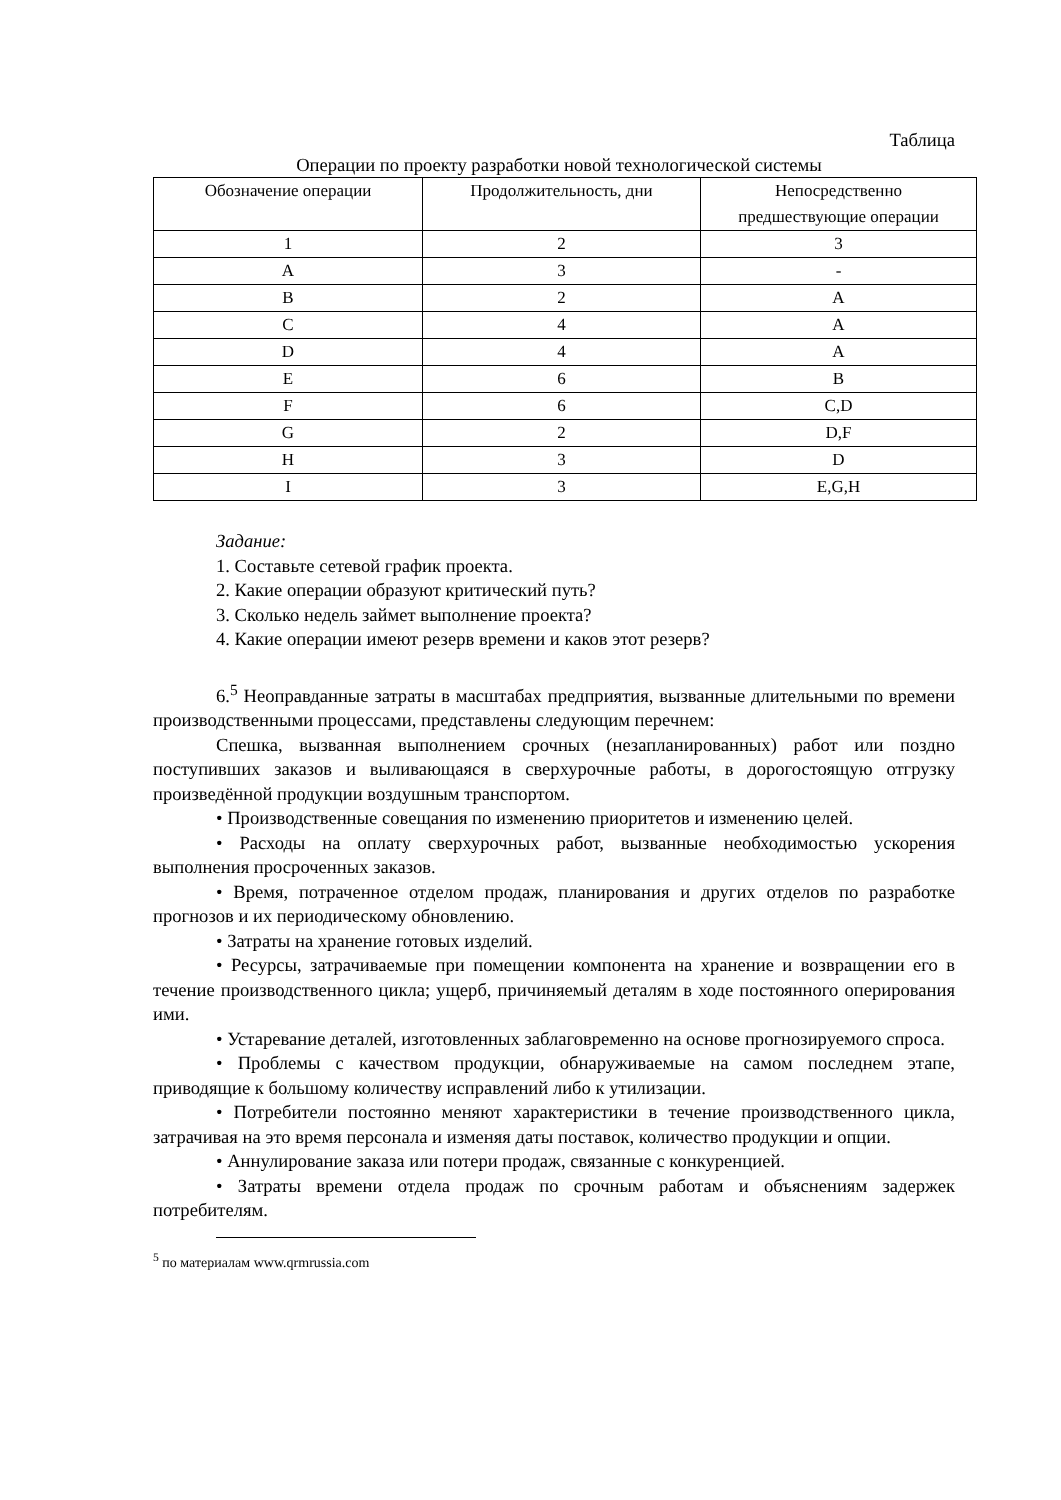Таблица
Операции по проекту разработки новой технологической системы
| Обозначение операции | Продолжительность, дни | Непосредственно предшествующие операции |
| --- | --- | --- |
| 1 | 2 | 3 |
| A | 3 | - |
| B | 2 | A |
| C | 4 | A |
| D | 4 | A |
| E | 6 | B |
| F | 6 | C,D |
| G | 2 | D,F |
| H | 3 | D |
| I | 3 | E,G,H |
Задание:
1. Составьте сетевой график проекта.
2. Какие операции образуют критический путь?
3. Сколько недель займет выполнение проекта?
4. Какие операции имеют резерв времени и каков этот резерв?
6.<sup>5</sup> Неоправданные затраты в масштабах предприятия, вызванные длительными по времени производственными процессами, представлены следующим перечнем:
Спешка, вызванная выполнением срочных (незапланированных) работ или поздно поступивших заказов и выливающаяся в сверхурочные работы, в дорогостоящую отгрузку произведённой продукции воздушным транспортом.
• Производственные совещания по изменению приоритетов и изменению целей.
• Расходы на оплату сверхурочных работ, вызванные необходимостью ускорения выполнения просроченных заказов.
• Время, потраченное отделом продаж, планирования и других отделов по разработке прогнозов и их периодическому обновлению.
• Затраты на хранение готовых изделий.
• Ресурсы, затрачиваемые при помещении компонента на хранение и возвращении его в течение производственного цикла; ущерб, причиняемый деталям в ходе постоянного оперирования ими.
• Устаревание деталей, изготовленных заблаговременно на основе прогнозируемого спроса.
• Проблемы с качеством продукции, обнаруживаемые на самом последнем этапе, приводящие к большому количеству исправлений либо к утилизации.
• Потребители постоянно меняют характеристики в течение производственного цикла, затрачивая на это время персонала и изменяя даты поставок, количество продукции и опции.
• Аннулирование заказа или потери продаж, связанные с конкуренцией.
• Затраты времени отдела продаж по срочным работам и объяснениям задержек потребителям.
<sup>5</sup> по материалам www.qrmrussia.com